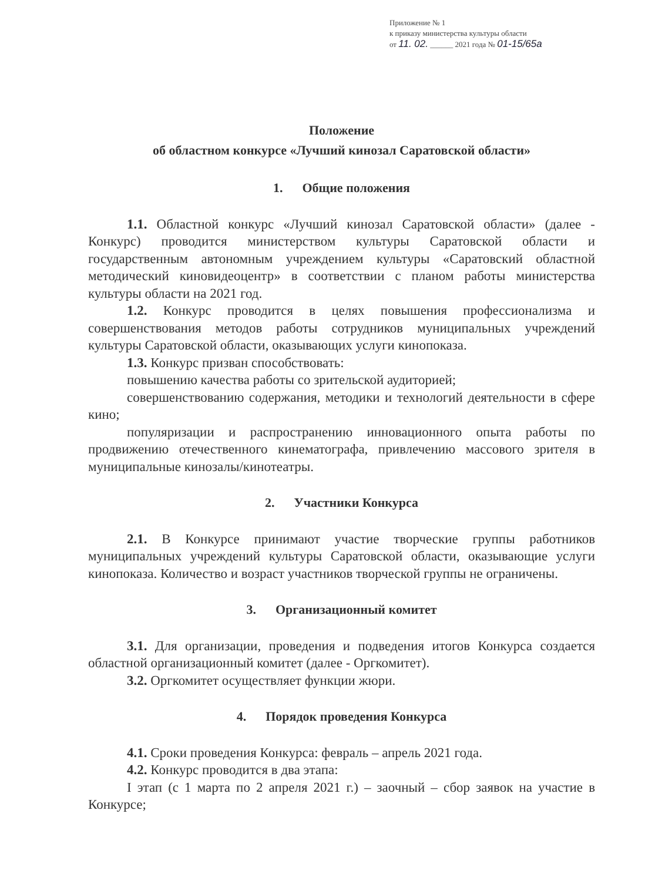Приложение № 1
к приказу министерства культуры области
от 11. 02. ______ 2021 года № 01-15/65а
Положение
об областном конкурсе «Лучший кинозал Саратовской области»
1. Общие положения
1.1. Областной конкурс «Лучший кинозал Саратовской области» (далее - Конкурс) проводится министерством культуры Саратовской области и государственным автономным учреждением культуры «Саратовский областной методический киновидеоцентр» в соответствии с планом работы министерства культуры области на 2021 год.
1.2. Конкурс проводится в целях повышения профессионализма и совершенствования методов работы сотрудников муниципальных учреждений культуры Саратовской области, оказывающих услуги кинопоказа.
1.3. Конкурс призван способствовать:
повышению качества работы со зрительской аудиторией;
совершенствованию содержания, методики и технологий деятельности в сфере кино;
популяризации и распространению инновационного опыта работы по продвижению отечественного кинематографа, привлечению массового зрителя в муниципальные кинозалы/кинотеатры.
2. Участники Конкурса
2.1. В Конкурсе принимают участие творческие группы работников муниципальных учреждений культуры Саратовской области, оказывающие услуги кинопоказа. Количество и возраст участников творческой группы не ограничены.
3. Организационный комитет
3.1. Для организации, проведения и подведения итогов Конкурса создается областной организационный комитет (далее - Оргкомитет).
3.2. Оргкомитет осуществляет функции жюри.
4. Порядок проведения Конкурса
4.1. Сроки проведения Конкурса: февраль – апрель 2021 года.
4.2. Конкурс проводится в два этапа:
I этап (с 1 марта по 2 апреля 2021 г.) – заочный – сбор заявок на участие в Конкурсе;